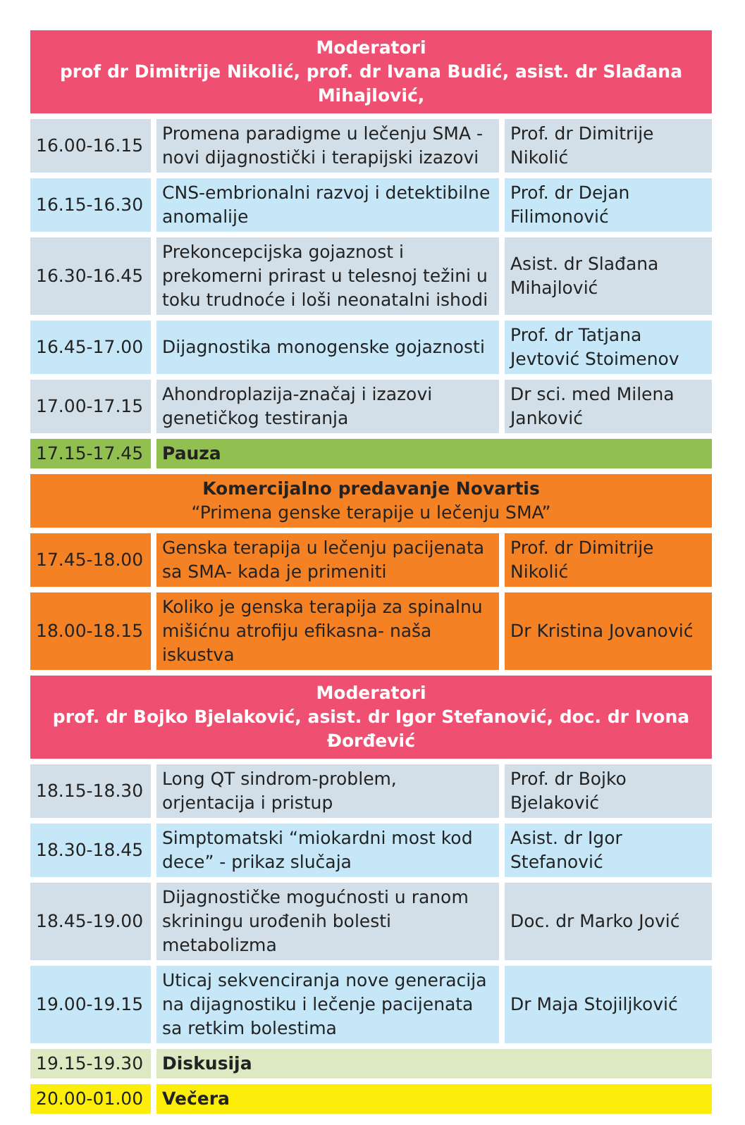| Moderatori prof dr Dimitrije Nikolić, prof. dr Ivana Budić, asist. dr Slađana Mihajlović, | | |
| 16.00-16.15 | Promena paradigme u lečenju SMA - novi dijagnostički i terapijski izazovi | Prof. dr Dimitrije Nikolić |
| 16.15-16.30 | CNS-embrionalni razvoj i detektibilne anomalije | Prof. dr Dejan Filimonović |
| 16.30-16.45 | Prekoncepcijska gojaznost i prekomerni prirast u telesnoj težini u toku trudnoće i loši neonatalni ishodi | Asist. dr Slađana Mihajlović |
| 16.45-17.00 | Dijagnostika monogenske gojaznosti | Prof. dr Tatjana Jevtović Stoimenov |
| 17.00-17.15 | Ahondroplazija-značaj i izazovi genetičkog testiranja | Dr sci. med Milena Janković |
| 17.15-17.45 | Pauza | |
| Komercijalno predavanje Novartis “Primena genske terapije u lečenju SMA” | | |
| 17.45-18.00 | Genska terapija u lečenju pacijenata sa SMA- kada je primeniti | Prof. dr Dimitrije Nikolić |
| 18.00-18.15 | Koliko je genska terapija za spinalnu mišićnu atrofiju efikasna- naša iskustva | Dr Kristina Jovanović |
| Moderatori prof. dr Bojko Bjelaković, asist. dr Igor Stefanović, doc. dr Ivona Đorđević | | |
| 18.15-18.30 | Long QT sindrom-problem, orjentacija i pristup | Prof. dr Bojko Bjelaković |
| 18.30-18.45 | Simptomatski “miokardni most kod dece” - prikaz slučaja | Asist. dr Igor Stefanović |
| 18.45-19.00 | Dijagnostičke mogućnosti u ranom skriningu urođenih bolesti metabolizma | Doc. dr Marko Jović |
| 19.00-19.15 | Uticaj sekvenciranja nove generacija na dijagnostiku i lečenje pacijenata sa retkim bolestima | Dr Maja Stojiljković |
| 19.15-19.30 | Diskusija | |
| 20.00-01.00 | Večera | |